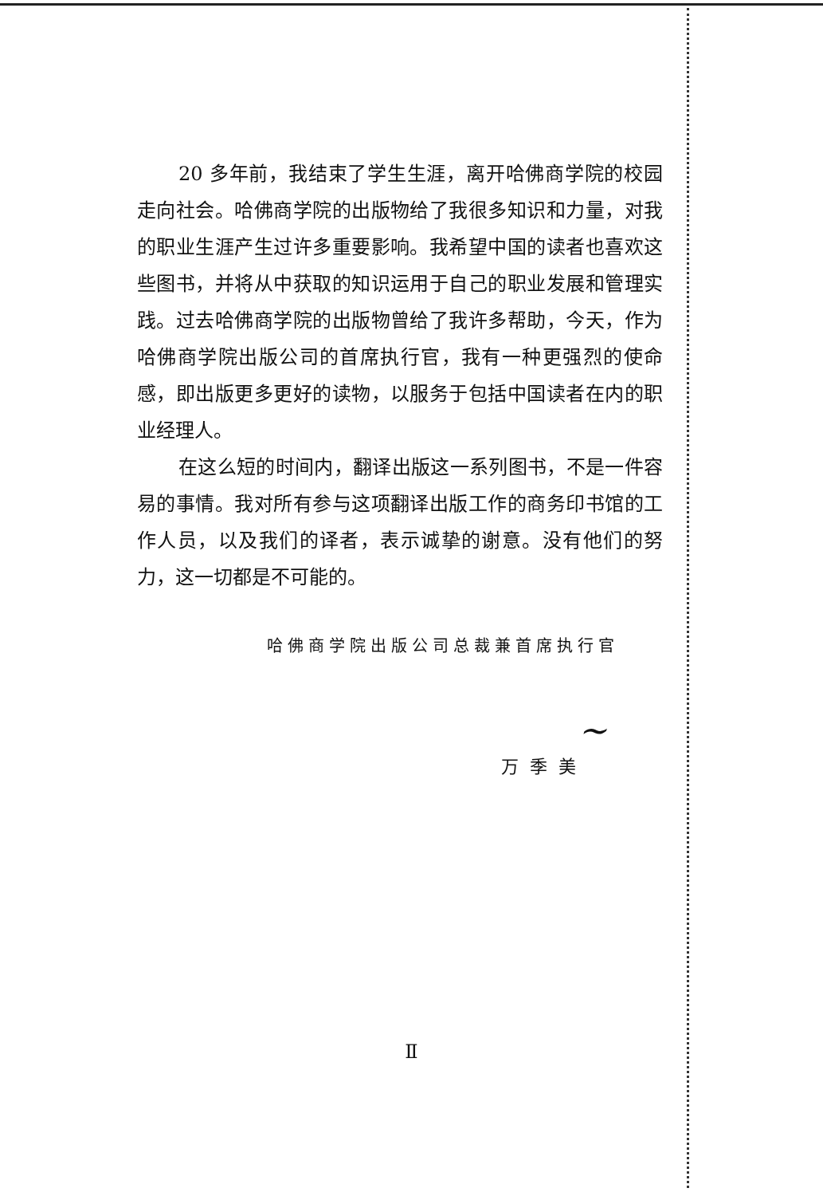20 多年前，我结束了学生生涯，离开哈佛商学院的校园走向社会。哈佛商学院的出版物给了我很多知识和力量，对我的职业生涯产生过许多重要影响。我希望中国的读者也喜欢这些图书，并将从中获取的知识运用于自己的职业发展和管理实践。过去哈佛商学院的出版物曾给了我许多帮助，今天，作为哈佛商学院出版公司的首席执行官，我有一种更强烈的使命感，即出版更多更好的读物，以服务于包括中国读者在内的职业经理人。
在这么短的时间内，翻译出版这一系列图书，不是一件容易的事情。我对所有参与这项翻译出版工作的商务印书馆的工作人员，以及我们的译者，表示诚挚的谢意。没有他们的努力，这一切都是不可能的。
哈佛商学院出版公司总裁兼首席执行官
~
万季美
Ⅱ